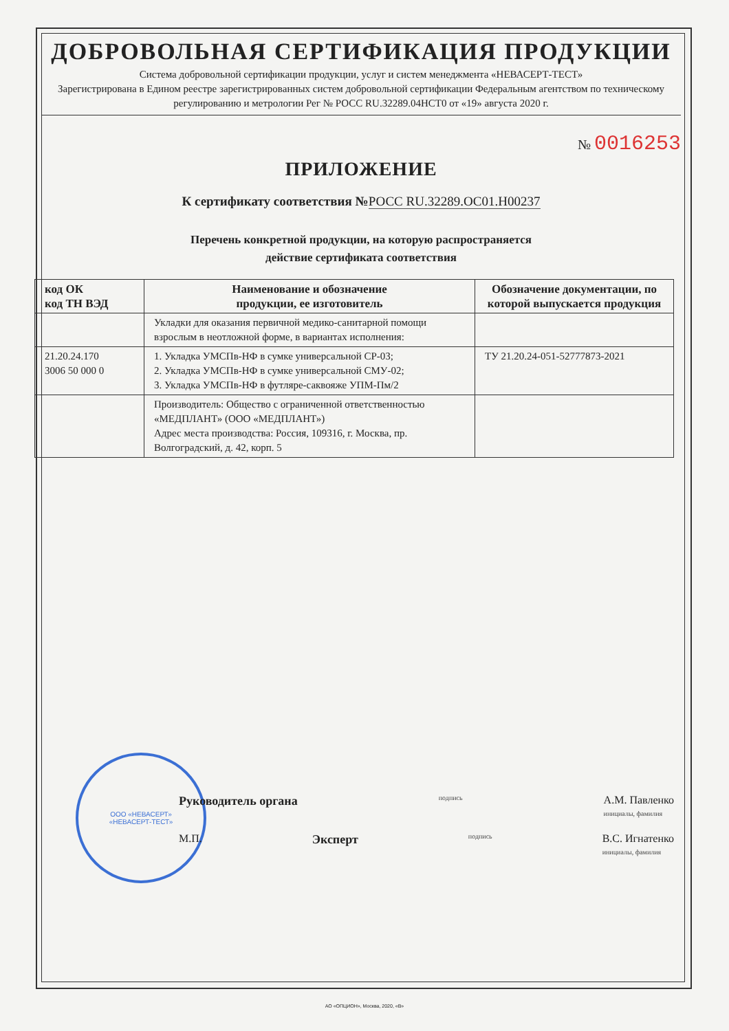ДОБРОВОЛЬНАЯ СЕРТИФИКАЦИЯ ПРОДУКЦИИ
Система добровольной сертификации продукции, услуг и систем менеджмента «НЕВАСЕРТ-ТЕСТ»
Зарегистрирована в Едином реестре зарегистрированных систем добровольной сертификации Федеральным агентством по техническому регулированию и метрологии Рег № РОСС RU.32289.04НСТ0 от «19» августа 2020 г.
№ 0016253
ПРИЛОЖЕНИЕ
К сертификату соответствия №РОСС RU.32289.ОС01.Н00237
Перечень конкретной продукции, на которую распространяется
действие сертификата соответствия
| код ОК код ТН ВЭД | Наименование и обозначение продукции, ее изготовитель | Обозначение документации, по которой выпускается продукция |
| --- | --- | --- |
| | Укладки для оказания первичной медико-санитарной помощи взрослым в неотложной форме, в вариантах исполнения: | |
| 21.20.24.170 3006 50 000 0 | 1. Укладка УМСПв-НФ в сумке универсальной СР-03; 2. Укладка УМСПв-НФ в сумке универсальной СМУ-02; 3. Укладка УМСПв-НФ в футляре-саквояже УПМ-Пм/2 | ТУ 21.20.24-051-52777873-2021 |
| | Производитель: Общество с ограниченной ответственностью «МЕДПЛАНТ» (ООО «МЕДПЛАНТ») Адрес места производства: Россия, 109316, г. Москва, пр. Волгоградский, д. 42, корп. 5 | |
ООО «НЕВАСЕРТ»
«НЕВАСЕРТ-ТЕСТ»
Руководитель органа подпись А.М. Павленко
инициалы, фамилия
М.П. Эксперт подпись В.С. Игнатенко
инициалы, фамилия
АО «ОПЦИОН», Москва, 2020, «В»